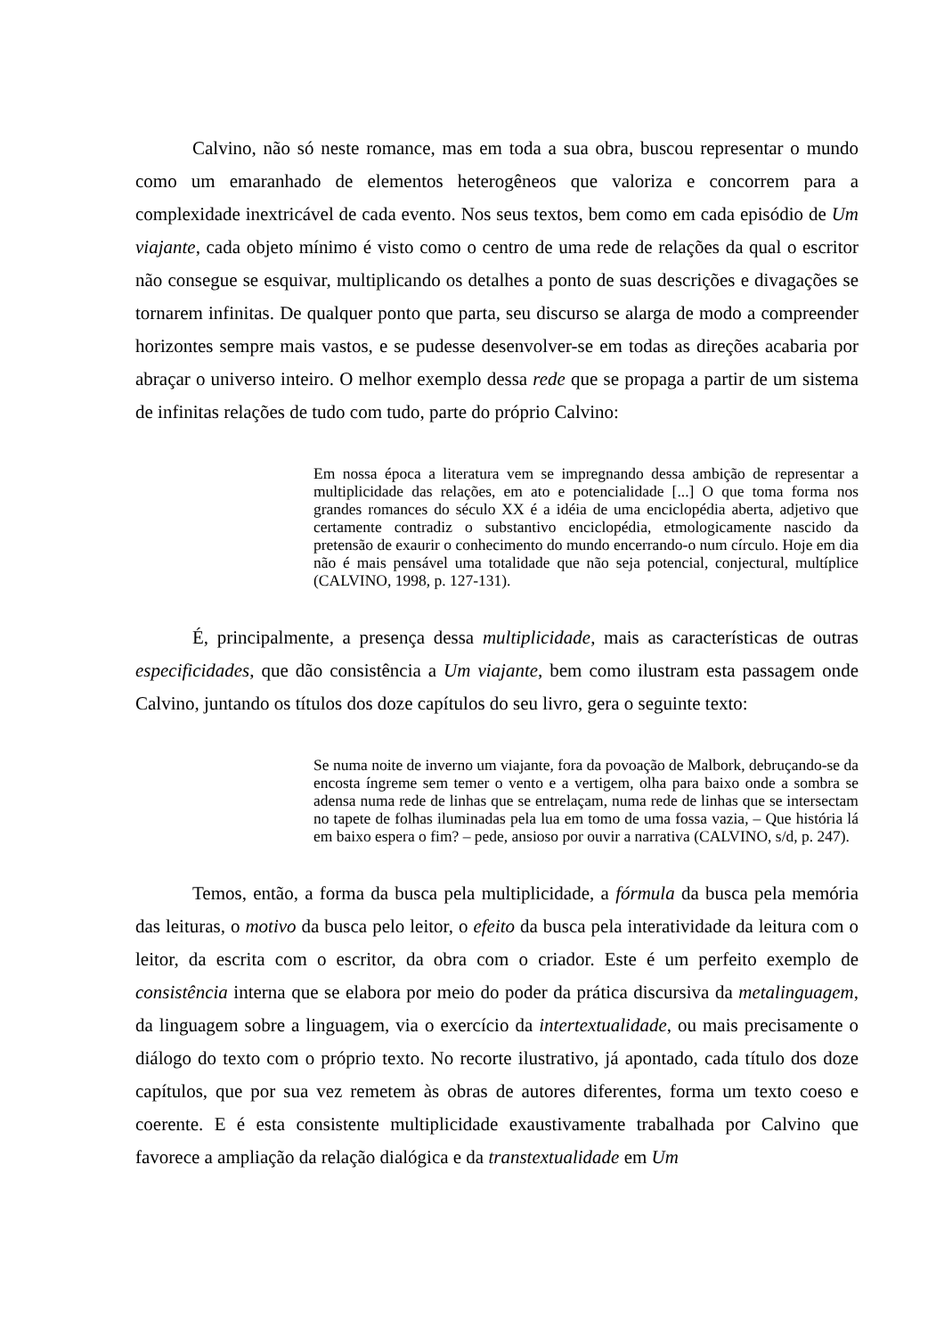Calvino, não só neste romance, mas em toda a sua obra, buscou representar o mundo como um emaranhado de elementos heterogêneos que valoriza e concorrem para a complexidade inextricável de cada evento. Nos seus textos, bem como em cada episódio de Um viajante, cada objeto mínimo é visto como o centro de uma rede de relações da qual o escritor não consegue se esquivar, multiplicando os detalhes a ponto de suas descrições e divagações se tornarem infinitas. De qualquer ponto que parta, seu discurso se alarga de modo a compreender horizontes sempre mais vastos, e se pudesse desenvolver-se em todas as direções acabaria por abraçar o universo inteiro. O melhor exemplo dessa rede que se propaga a partir de um sistema de infinitas relações de tudo com tudo, parte do próprio Calvino:
Em nossa época a literatura vem se impregnando dessa ambição de representar a multiplicidade das relações, em ato e potencialidade [...] O que toma forma nos grandes romances do século XX é a idéia de uma enciclopédia aberta, adjetivo que certamente contradiz o substantivo enciclopédia, etmologicamente nascido da pretensão de exaurir o conhecimento do mundo encerrando-o num círculo. Hoje em dia não é mais pensável uma totalidade que não seja potencial, conjectural, multíplice (CALVINO, 1998, p. 127-131).
É, principalmente, a presença dessa multiplicidade, mais as características de outras especificidades, que dão consistência a Um viajante, bem como ilustram esta passagem onde Calvino, juntando os títulos dos doze capítulos do seu livro, gera o seguinte texto:
Se numa noite de inverno um viajante, fora da povoação de Malbork, debruçando-se da encosta íngreme sem temer o vento e a vertigem, olha para baixo onde a sombra se adensa numa rede de linhas que se entrelaçam, numa rede de linhas que se intersectam no tapete de folhas iluminadas pela lua em tomo de uma fossa vazia, – Que história lá em baixo espera o fim? – pede, ansioso por ouvir a narrativa (CALVINO, s/d, p. 247).
Temos, então, a forma da busca pela multiplicidade, a fórmula da busca pela memória das leituras, o motivo da busca pelo leitor, o efeito da busca pela interatividade da leitura com o leitor, da escrita com o escritor, da obra com o criador. Este é um perfeito exemplo de consistência interna que se elabora por meio do poder da prática discursiva da metalinguagem, da linguagem sobre a linguagem, via o exercício da intertextualidade, ou mais precisamente o diálogo do texto com o próprio texto. No recorte ilustrativo, já apontado, cada título dos doze capítulos, que por sua vez remetem às obras de autores diferentes, forma um texto coeso e coerente. E é esta consistente multiplicidade exaustivamente trabalhada por Calvino que favorece a ampliação da relação dialógica e da transtextualidade em Um